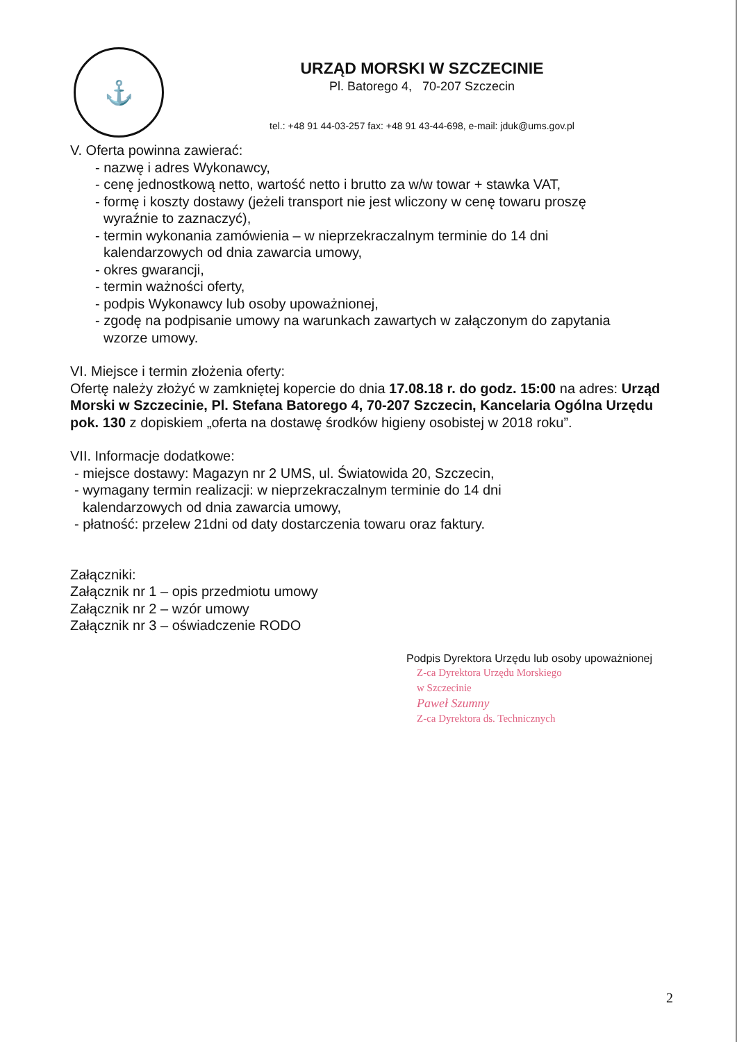⚓
URZĄD MORSKI W SZCZECINIE
Pl. Batorego 4, 70-207 Szczecin
tel.: +48 91 44-03-257 fax: +48 91 43-44-698, e-mail: jduk@ums.gov.pl
V. Oferta powinna zawierać:
- nazwę i adres Wykonawcy,
- cenę jednostkową netto, wartość netto i brutto za w/w towar + stawka VAT,
- formę i koszty dostawy (jeżeli transport nie jest wliczony w cenę towaru proszę
wyraźnie to zaznaczyć),
- termin wykonania zamówienia – w nieprzekraczalnym terminie do 14 dni
kalendarzowych od dnia zawarcia umowy,
- okres gwarancji,
- termin ważności oferty,
- podpis Wykonawcy lub osoby upoważnionej,
- zgodę na podpisanie umowy na warunkach zawartych w załączonym do zapytania
wzorze umowy.
VI. Miejsce i termin złożenia oferty:
Ofertę należy złożyć w zamkniętej kopercie do dnia 17.08.18 r. do godz. 15:00 na adres: Urząd Morski w Szczecinie, Pl. Stefana Batorego 4, 70-207 Szczecin, Kancelaria Ogólna Urzędu pok. 130 z dopiskiem „oferta na dostawę środków higieny osobistej w 2018 roku”.
VII. Informacje dodatkowe:
- miejsce dostawy: Magazyn nr 2 UMS, ul. Światowida 20, Szczecin,
- wymagany termin realizacji: w nieprzekraczalnym terminie do 14 dni
kalendarzowych od dnia zawarcia umowy,
- płatność: przelew 21dni od daty dostarczenia towaru oraz faktury.
Załączniki:
Załącznik nr 1 – opis przedmiotu umowy
Załącznik nr 2 – wzór umowy
Załącznik nr 3 – oświadczenie RODO
Podpis Dyrektora Urzędu lub osoby upoważnionej
Z-ca Dyrektora Urzędu Morskiego
w Szczecinie
Paweł Szumny
Z-ca Dyrektora ds. Technicznych
2